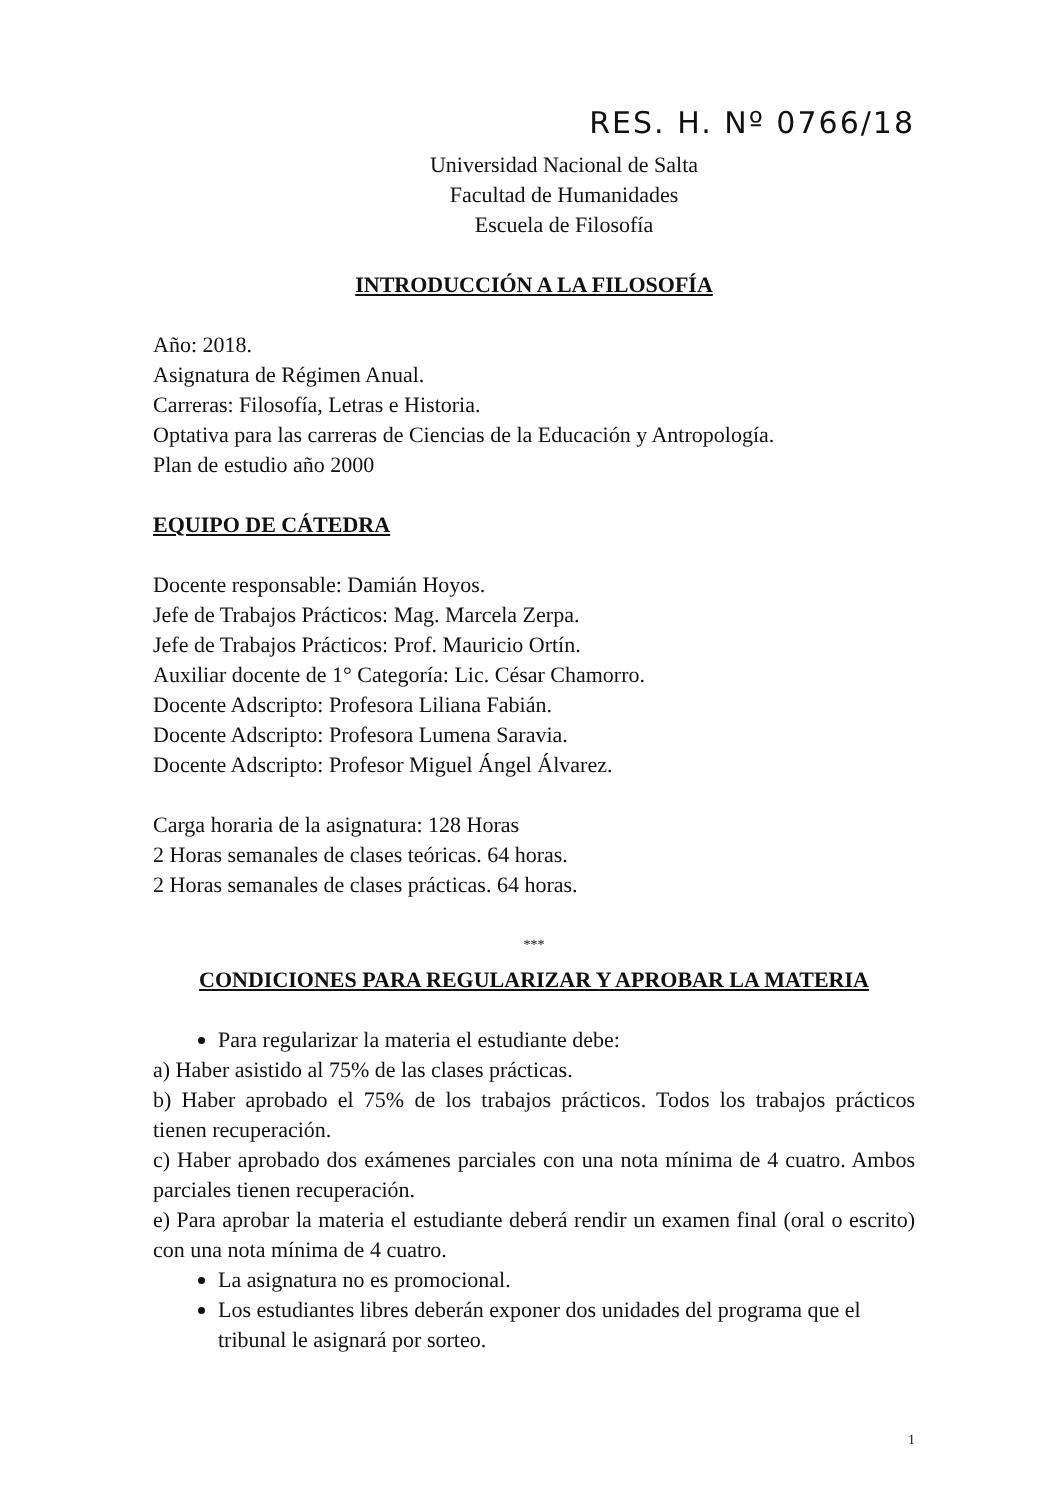RES. H. Nº 0766/18
Universidad Nacional de Salta
Facultad de Humanidades
Escuela de Filosofía
INTRODUCCIÓN A LA FILOSOFÍA
Año: 2018.
Asignatura de Régimen Anual.
Carreras: Filosofía, Letras e Historia.
Optativa para las carreras de Ciencias de la Educación y Antropología.
Plan de estudio año 2000
EQUIPO DE CÁTEDRA
Docente responsable: Damián Hoyos.
Jefe de Trabajos Prácticos: Mag. Marcela Zerpa.
Jefe de Trabajos Prácticos: Prof. Mauricio Ortín.
Auxiliar docente de 1° Categoría: Lic. César Chamorro.
Docente Adscripto: Profesora Liliana Fabián.
Docente Adscripto: Profesora Lumena Saravia.
Docente Adscripto: Profesor Miguel Ángel Álvarez.
Carga horaria de la asignatura: 128 Horas
2 Horas semanales de clases teóricas. 64 horas.
2 Horas semanales de clases prácticas. 64 horas.
***
CONDICIONES PARA REGULARIZAR Y APROBAR LA MATERIA
Para regularizar la materia el estudiante debe:
a) Haber asistido al 75% de las clases prácticas.
b) Haber aprobado el 75% de los trabajos prácticos. Todos los trabajos prácticos tienen recuperación.
c) Haber aprobado dos exámenes parciales con una nota mínima de 4 cuatro. Ambos parciales tienen recuperación.
e) Para aprobar la materia el estudiante deberá rendir un examen final (oral o escrito) con una nota mínima de 4 cuatro.
La asignatura no es promocional.
Los estudiantes libres deberán exponer dos unidades del programa que el tribunal le asignará por sorteo.
1